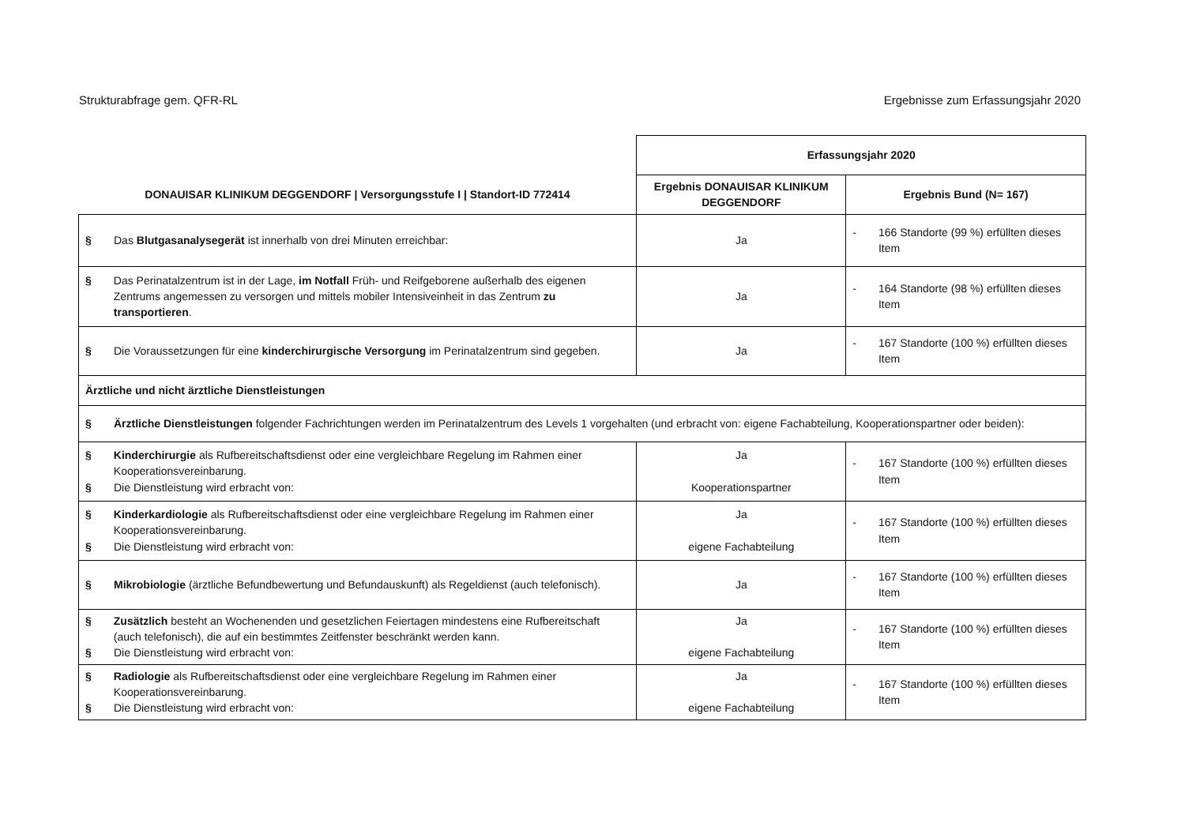Strukturabfrage gem. QFR-RL Ergebnisse zum Erfassungsjahr 2020
| | Erfassungsjahr 2020 | |
| --- | --- | --- |
| DONAUISAR KLINIKUM DEGGENDORF / Versorgungsstufe I / Standort-ID 772414 | Ergebnis DONAUISAR KLINIKUM DEGGENDORF | Ergebnis Bund (N= 167) |
| § Das Blutgasanalysegerät ist innerhalb von drei Minuten erreichbar: | Ja | - 166 Standorte (99 %) erfüllten dieses Item |
| § Das Perinatalzentrum ist in der Lage, im Notfall Früh- und Reifgeborene außerhalb des eigenen Zentrums angemessen zu versorgen und mittels mobiler Intensiveinheit in das Zentrum zu transportieren . | Ja | - 164 Standorte (98 %) erfüllten dieses Item |
| § Die Voraussetzungen für eine kinderchirurgische Versorgung im Perinatalzentrum sind gegeben. | Ja | - 167 Standorte (100 %) erfüllten dieses Item |
| Ärztliche und nicht ärztliche Dienstleistungen | | |
| § Ärztliche Dienstleistungen folgender Fachrichtungen werden im Perinatalzentrum des Levels 1 vorgehalten (und erbracht von: eigene Fachabteilung, Kooperationspartner oder beiden): | | |
| § Kinderchirurgie als Rufbereitschaftsdienst oder eine vergleichbare Regelung im Rahmen einer Kooperationsvereinbarung. § Die Dienstleistung wird erbracht von: | Ja Kooperationspartner | - 167 Standorte (100 %) erfüllten dieses Item |
| § Kinderkardiologie als Rufbereitschaftsdienst oder eine vergleichbare Regelung im Rahmen einer Kooperationsvereinbarung. § Die Dienstleistung wird erbracht von: | Ja eigene Fachabteilung | - 167 Standorte (100 %) erfüllten dieses Item |
| § Mikrobiologie (ärztliche Befundbewertung und Befundauskunft) als Regeldienst (auch telefonisch). | Ja | - 167 Standorte (100 %) erfüllten dieses Item |
| § Zusätzlich besteht an Wochenenden und gesetzlichen Feiertagen mindestens eine Rufbereitschaft (auch telefonisch), die auf ein bestimmtes Zeitfenster beschränkt werden kann. § Die Dienstleistung wird erbracht von: | Ja eigene Fachabteilung | - 167 Standorte (100 %) erfüllten dieses Item |
| § Radiologie als Rufbereitschaftsdienst oder eine vergleichbare Regelung im Rahmen einer Kooperationsvereinbarung. § Die Dienstleistung wird erbracht von: | Ja eigene Fachabteilung | - 167 Standorte (100 %) erfüllten dieses Item |